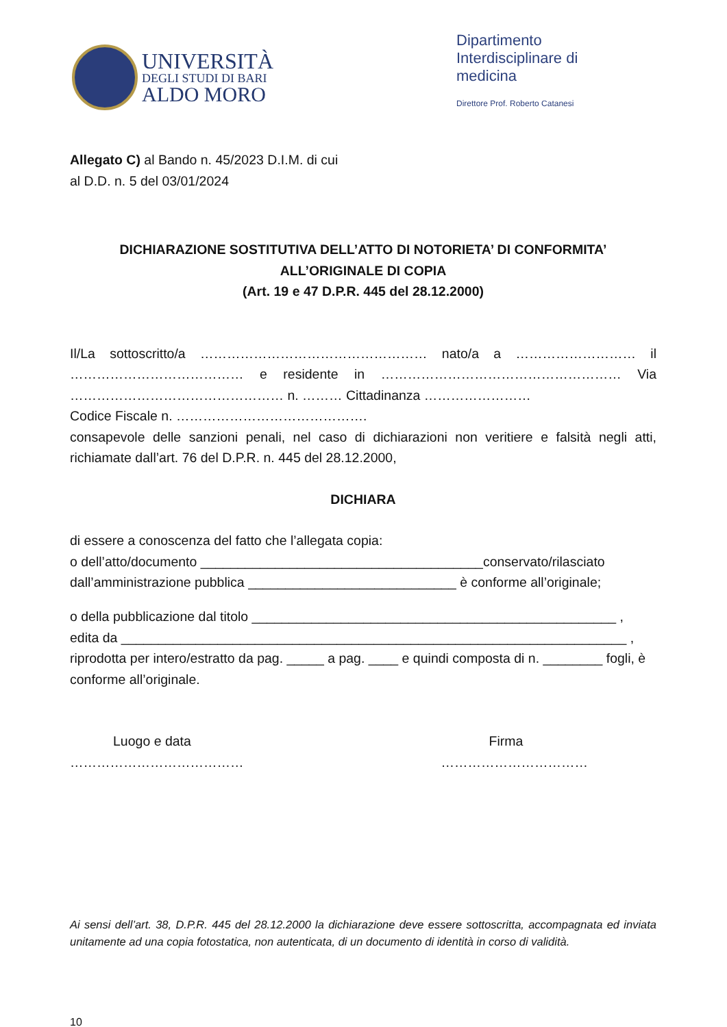UNIVERSITÀ
DEGLI STUDI DI BARI
ALDO MORO
Dipartimento Interdisciplinare di medicina
Direttore Prof. Roberto Catanesi
Allegato C) al Bando n. 45/2023 D.I.M. di cui
al D.D. n. 5 del 03/01/2024
DICHIARAZIONE SOSTITUTIVA DELL’ATTO DI NOTORIETA’ DI CONFORMITA’
ALL’ORIGINALE DI COPIA
(Art. 19 e 47 D.P.R. 445 del 28.12.2000)
Il/La sottoscritto/a …………………………………………… nato/a a ……………………… il ………………………………… e residente in ……………………………………………… Via ………………………………………… n. ……… Cittadinanza ……………………
Codice Fiscale n. …………………………………….
consapevole delle sanzioni penali, nel caso di dichiarazioni non veritiere e falsità negli atti, richiamate dall’art. 76 del D.P.R. n. 445 del 28.12.2000,
DICHIARA
di essere a conoscenza del fatto che l’allegata copia:
o dell’atto/documento ______________________________________conservato/rilasciato dall’amministrazione pubblica ____________________________ è conforme all’originale;
o della pubblicazione dal titolo _________________________________________________ ,
edita da ____________________________________________________________________ ,
riprodotta per intero/estratto da pag. _____ a pag. ____ e quindi composta di n. ________ fogli, è conforme all’originale.
Luogo e data
…………………………………
Firma
……………………………
Ai sensi dell’art. 38, D.P.R. 445 del 28.12.2000 la dichiarazione deve essere sottoscritta, accompagnata ed inviata unitamente ad una copia fotostatica, non autenticata, di un documento di identità in corso di validità.
10